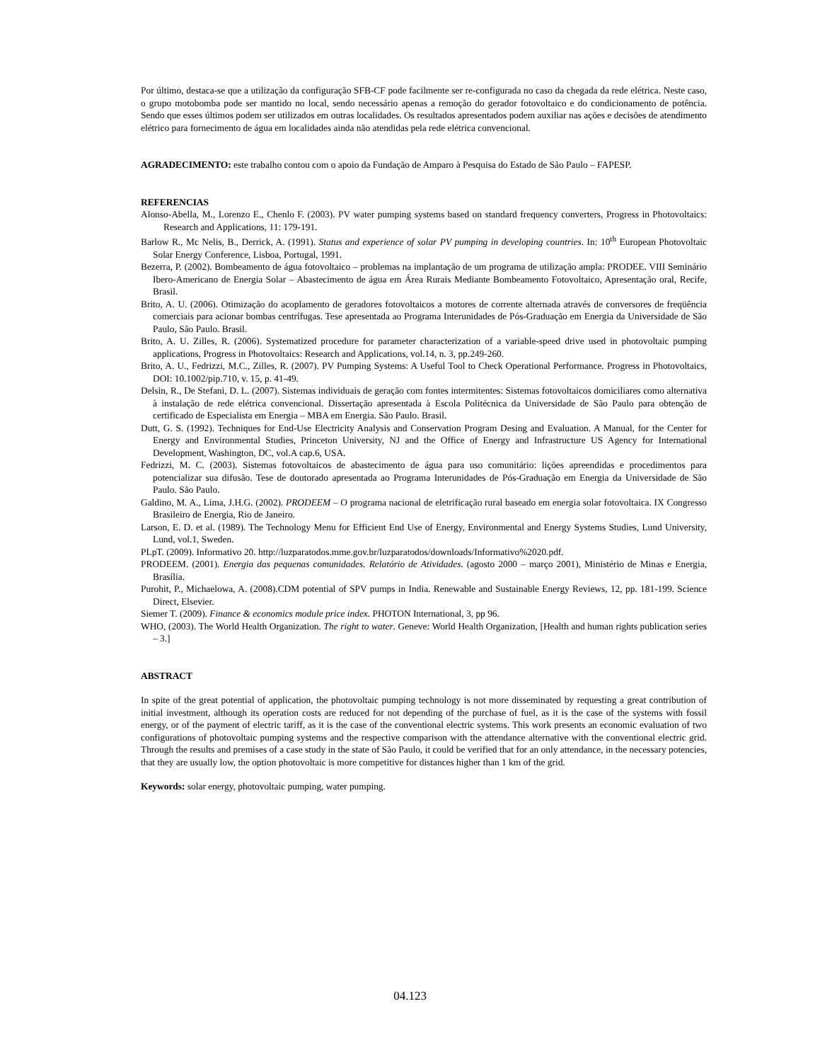Por último, destaca-se que a utilização da configuração SFB-CF pode facilmente ser re-configurada no caso da chegada da rede elétrica. Neste caso, o grupo motobomba pode ser mantido no local, sendo necessário apenas a remoção do gerador fotovoltaico e do condicionamento de potência. Sendo que esses últimos podem ser utilizados em outras localidades. Os resultados apresentados podem auxiliar nas ações e decisões de atendimento elétrico para fornecimento de água em localidades ainda não atendidas pela rede elétrica convencional.
AGRADECIMENTO: este trabalho contou com o apoio da Fundação de Amparo à Pesquisa do Estado de São Paulo – FAPESP.
REFERENCIAS
Alonso-Abella, M., Lorenzo E., Chenlo F. (2003). PV water pumping systems based on standard frequency converters, Progress in Photovoltaics: Research and Applications, 11: 179-191.
Barlow R., Mc Nelis, B., Derrick, A. (1991). Status and experience of solar PV pumping in developing countries. In: 10<sup>th</sup> European Photovoltaic Solar Energy Conference, Lisboa, Portugal, 1991.
Bezerra, P. (2002). Bombeamento de água fotovoltaico – problemas na implantação de um programa de utilização ampla: PRODEE. VIII Seminário Ibero-Americano de Energia Solar – Abastecimento de água em Área Rurais Mediante Bombeamento Fotovoltaico, Apresentação oral, Recife, Brasil.
Brito, A. U. (2006). Otimização do acoplamento de geradores fotovoltaicos a motores de corrente alternada através de conversores de freqüência comerciais para acionar bombas centrífugas. Tese apresentada ao Programa Interunidades de Pós-Graduação em Energia da Universidade de São Paulo, São Paulo. Brasil.
Brito, A. U. Zilles, R. (2006). Systematized procedure for parameter characterization of a variable-speed drive used in photovoltaic pumping applications, Progress in Photovoltaics: Research and Applications, vol.14, n. 3, pp.249-260.
Brito, A. U., Fedrizzi, M.C., Zilles, R. (2007). PV Pumping Systems: A Useful Tool to Check Operational Performance. Progress in Photovoltaics, DOI: 10.1002/pip.710, v. 15, p. 41-49.
Delsin, R., De Stefani, D. L. (2007). Sistemas individuais de geração com fontes intermitentes: Sistemas fotovoltaicos domiciliares como alternativa à instalação de rede elétrica convencional. Dissertação apresentada à Escola Politécnica da Universidade de São Paulo para obtenção de certificado de Especialista em Energia – MBA em Energia. São Paulo. Brasil.
Dutt, G. S. (1992). Techniques for End-Use Electricity Analysis and Conservation Program Desing and Evaluation. A Manual, for the Center for Energy and Environmental Studies, Princeton University, NJ and the Office of Energy and Infrastructure US Agency for International Development, Washington, DC, vol.A cap.6, USA.
Fedrizzi, M. C. (2003). Sistemas fotovoltaicos de abastecimento de água para uso comunitário: lições apreendidas e procedimentos para potencializar sua difusão. Tese de doutorado apresentada ao Programa Interunidades de Pós-Graduação em Energia da Universidade de São Paulo. São Paulo.
Galdino, M. A., Lima, J.H.G. (2002). PRODEEM – O programa nacional de eletrificação rural baseado em energia solar fotovoltaica. IX Congresso Brasileiro de Energia, Rio de Janeiro.
Larson, E. D. et al. (1989). The Technology Menu for Efficient End Use of Energy, Environmental and Energy Systems Studies, Lund University, Lund, vol.1, Sweden.
PLpT. (2009). Informativo 20. http://luzparatodos.mme.gov.br/luzparatodos/downloads/Informativo%2020.pdf.
PRODEEM. (2001). Energia das pequenas comunidades. Relatório de Atividades. (agosto 2000 – março 2001), Ministério de Minas e Energia, Brasília.
Purohit, P., Michaelowa, A. (2008).CDM potential of SPV pumps in India. Renewable and Sustainable Energy Reviews, 12, pp. 181-199. Science Direct, Elsevier.
Siemer T. (2009). Finance & economics module price index. PHOTON International, 3, pp 96.
WHO, (2003). The World Health Organization. The right to water. Geneve: World Health Organization, [Health and human rights publication series – 3.]
ABSTRACT
In spite of the great potential of application, the photovoltaic pumping technology is not more disseminated by requesting a great contribution of initial investment, although its operation costs are reduced for not depending of the purchase of fuel, as it is the case of the systems with fossil energy, or of the payment of electric tariff, as it is the case of the conventional electric systems. This work presents an economic evaluation of two configurations of photovoltaic pumping systems and the respective comparison with the attendance alternative with the conventional electric grid. Through the results and premises of a case study in the state of São Paulo, it could be verified that for an only attendance, in the necessary potencies, that they are usually low, the option photovoltaic is more competitive for distances higher than 1 km of the grid.
Keywords: solar energy, photovoltaic pumping, water pumping.
04.123